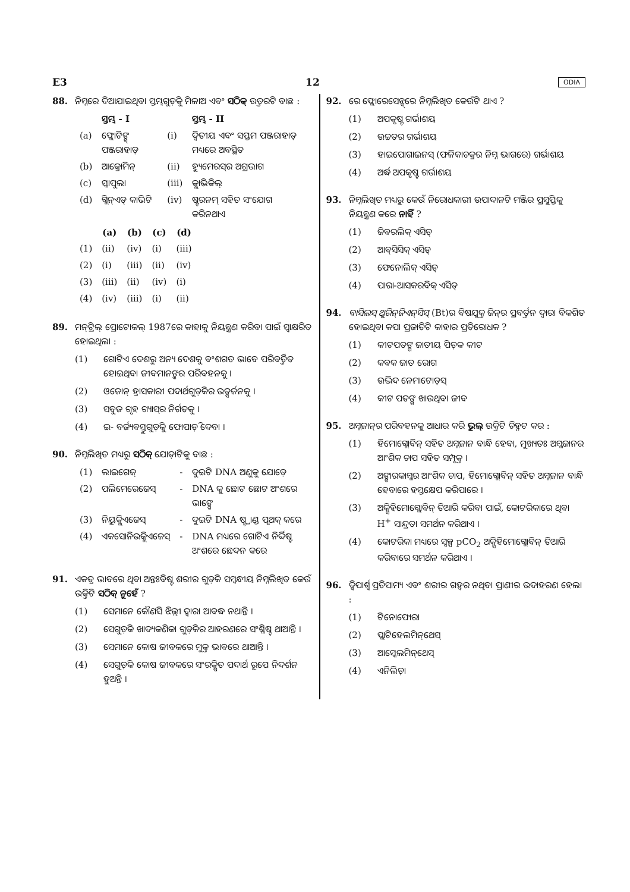E3 12 ODIA
88. ନିମ୍ନରେ ଦିଆଯାଇଥିବା ସ୍ତମ୍ଭଗୁଡ଼ିକୁ ମିଳାଅ ଏବଂ ସଠିକ୍ ଉତ୍ତରଟି ବାଛ :
| | ସ୍ତମ୍ଭ - I | | ସ୍ତମ୍ଭ - II |
| (a) | ଫ୍ଲୋଟିଙ୍ଗ୍ ପଞ୍ଜରାହାଡ଼ | (i) | ଦ୍ୱିତୀୟ ଏବଂ ସପ୍ତମ ପଞ୍ଜରାହାଡ଼ ମଧ୍ୟରେ ଅବସ୍ଥିତ |
| (b) | ଆକ୍ରୋମିନ୍ | (ii) | ହ୍ୟୁମେରସ୍‌ର ଅଗ୍ରଭାଗ |
| (c) | ସ୍କାପୁଲା | (iii) | କ୍ଲାଭିକିଲ୍ |
| (d) | ଗ୍ଲିନ୍‌ଏଡ୍ କାଭିଟି | (iv) | ଷ୍ଟରନମ୍ ସହିତ ସଂଯୋଗ କରିନଥାଏ |
| | (a) | (b) | (c) | (d) |
| --- | --- | --- | --- | --- |
| (1) | (ii) | (iv) | (i) | (iii) |
| (2) | (i) | (iii) | (ii) | (iv) |
| (3) | (iii) | (ii) | (iv) | (i) |
| (4) | (iv) | (iii) | (i) | (ii) |
89. ମନ୍‌ଟ୍ରିଲ୍ ପ୍ରୋଟୋକଲ୍ 1987ରେ କାହାକୁ ନିୟନ୍ତ୍ରଣ କରିବା ପାଇଁ ସ୍ୱାକ୍ଷରିତ ହୋଇଥିଲା :
(1) ଗୋଟିଏ ଦେଶରୁ ଅନ୍ୟ ଦେଶକୁ ବଂଶଗତ ଭାବେ ପରିବର୍ତ୍ତିତ ହୋଇଥିବା ଜୀବମାନଙ୍କର ପରିବହନକୁ ।
(2) ଓଜୋନ୍ ହ୍ରାସକାରୀ ପଦାର୍ଥଗୁଡ଼ିକର ଉତ୍ସର୍ଜନକୁ ।
(3) ସବୁଜ ଗୃହ ଗ୍ୟାସ୍‌ର ନିର୍ଗତକୁ ।
(4) ଇ- ବର୍ଜ୍ୟବସ୍ତୁଗୁଡ଼ିକୁ ଫୋପାଡ଼ି ଦେବା ।
90. ନିମ୍ନଲିଖିତ ମଧ୍ୟରୁ ସଠିକ୍ ଯୋଡ଼ାଟିକୁ ବାଛ :
| (1) | ଲାଇଗେଜ୍ | - | ଦୁଇଟି DNA ଅଣୁକୁ ଯୋଡ଼େ |
| (2) | ପଲିମେରେଜେସ୍ | - | DNA କୁ ଛୋଟ ଛୋଟ ଅଂଶରେ ଭାଙ୍ଗେ |
| (3) | ନିୟୁକ୍ଲିଏଜେସ୍ | - | ଦୁଇଟି DNA ଷ୍ଟ୍ରାଣ୍ଡ ପୃଥକ୍ କରେ |
| (4) | ଏକସୋନିଉକ୍ଲିଏଜେସ୍ | - | DNA ମଧ୍ୟରେ ଗୋଟିଏ ନିର୍ଦ୍ଦିଷ୍ଟ ଅଂଶରେ ଛେଦନ କରେ |
91. ଏକତ୍ର ଭାବରେ ଥିବା ଅନ୍ତଃବିଷ୍ଟ ଶରୀର ଗୁଡ଼ିକ ସମ୍ବନ୍ଧୀୟ ନିମ୍ନଲିଖିତ କେଉଁ ଉକ୍ତିଟି ସଠିକ୍ ନୁହେଁ ?
(1) ସେମାନେ କୌଣସି ଝିଲ୍ଲୀ ଦ୍ୱାରା ଆବଦ୍ଧ ନଥାନ୍ତି ।
(2) ସେଗୁଡ଼ିକ ଖାଦ୍ୟକଣିକା ଗୁଡ଼ିକର ଆହରଣରେ ସଂଶ୍ଳିଷ୍ଟ ଥାଆନ୍ତି ।
(3) ସେମାନେ କୋଷ ଜୀବକରେ ମୁକ୍ତ ଭାବରେ ଥାଆନ୍ତି ।
(4) ସେଗୁଡ଼ିକ କୋଷ ଜୀବକରେ ସଂରକ୍ଷିତ ପଦାର୍ଥ ରୂପେ ନିଦର୍ଶନ ହୁଅନ୍ତି ।
92. ରେ ଫ୍ଲୋରେସେନ୍ସ୍‌ରେ ନିମ୍ନଲିଖିତ କେଉଁଟି ଥାଏ ?
(1) ଅପକୃଷ୍ଟ ଗର୍ଭାଶୟ
(2) ଉଚ୍ଚତର ଗର୍ଭାଶୟ
(3) ହାଇପୋଗାଇନସ୍ (ଫଳିକାଚକ୍ରର ନିମ୍ନ ଭାଗରେ) ଗର୍ଭାଶୟ
(4) ଅର୍ଦ୍ଧ ଅପକୃଷ୍ଟ ଗର୍ଭାଶୟ
93. ନିମ୍ନଲିଖିତ ମଧ୍ୟରୁ କେଉଁ ନିରୋଧକାରୀ ଉପାଦାନଟି ମଞ୍ଜିର ପ୍ରସୁପ୍ତିକୁ ନିୟନ୍ତ୍ରଣ କରେ ନାହିଁ ?
(1) ଜିବରଲିକ୍ ଏସିଡ୍
(2) ଆବ୍‌ସିସିକ୍ ଏସିଡ୍
(3) ଫେନୋଲିକ୍ ଏସିଡ୍
(4) ପାରା-ଆସକରବିକ୍ ଏସିଡ୍
94. ବାସିଲସ୍ ଥୁରିନ୍‌ଜିଏନ୍‌ସିସ୍ (Bt)ର ବିଷଯୁକ୍ତ ଜିନ୍‌ର ପ୍ରବର୍ତ୍ତନ ଦ୍ୱାରା ବିକଶିତ ହୋଇଥିବା କପା ପ୍ରଜାତିଟି କାହାର ପ୍ରତିରୋଧକ ?
(1) କୀଟପତଙ୍ଗ ଜାତୀୟ ପିଡ଼କ କୀଟ
(2) କବକ ଜାତ ରୋଗ
(3) ଉଦ୍ଭିଦ ନେମାଟୋଡ଼ସ୍
(4) କୀଟ ପତଙ୍ଗ ଖାଉଥିବା ଜୀବ
95. ଅମ୍ଳଜାନ୍‌ର ପରିବହନକୁ ଆଧାର କରି ଭୁଲ୍ ଉକ୍ତିଟି ଚିହ୍ନଟ କର :
(1) ହିମୋଗ୍ଲୋବିନ୍ ସହିତ ଅମ୍ଳଜାନ ବାନ୍ଧି ହେବା, ମୁଖ୍ୟତଃ ଅମ୍ଳଜାନର ଆଂଶିକ ଚାପ ସହିତ ସମ୍ପୃକ୍ତ ।
(2) ଅଙ୍ଗାରକାମ୍ଳର ଆଂଶିକ ଚାପ, ହିମୋଗ୍ଲୋବିନ୍ ସହିତ ଅମ୍ଳଜାନ ବାନ୍ଧି ହେବାରେ ହସ୍ତକ୍ଷେପ କରିପାରେ ।
(3) ଅକ୍ସିହିମୋଗ୍ଲୋବିନ୍ ତିଆରି କରିବା ପାଇଁ, କୋଟରିକାରେ ଥିବା H<sup>+</sup> ସାନ୍ଦ୍ରତା ସମର୍ଥନ କରିଥାଏ ।
(4) କୋଟରିକା ମଧ୍ୟରେ ସ୍ୱଳ୍ପ pCO<sub>2</sub> ଅକ୍ସିହିମୋଗ୍ଲୋବିନ୍ ତିଆରି କରିବାରେ ସମର୍ଥନ କରିଥାଏ ।
96. ଦ୍ୱିପାର୍ଶ୍ୱ ପ୍ରତିସାମ୍ୟ ଏବଂ ଶରୀର ଗହ୍ୱର ନଥିବା ପ୍ରାଣୀର ଉଦାହରଣ ହେଲା :
(1) ଟିନୋଫୋରା
(2) ପ୍ଲାଟିହେଲମିନ୍‌ଥେସ୍
(3) ଆସ୍କେଲମିନ୍‌ଥେସ୍
(4) ଏନିଲିଡ଼ା